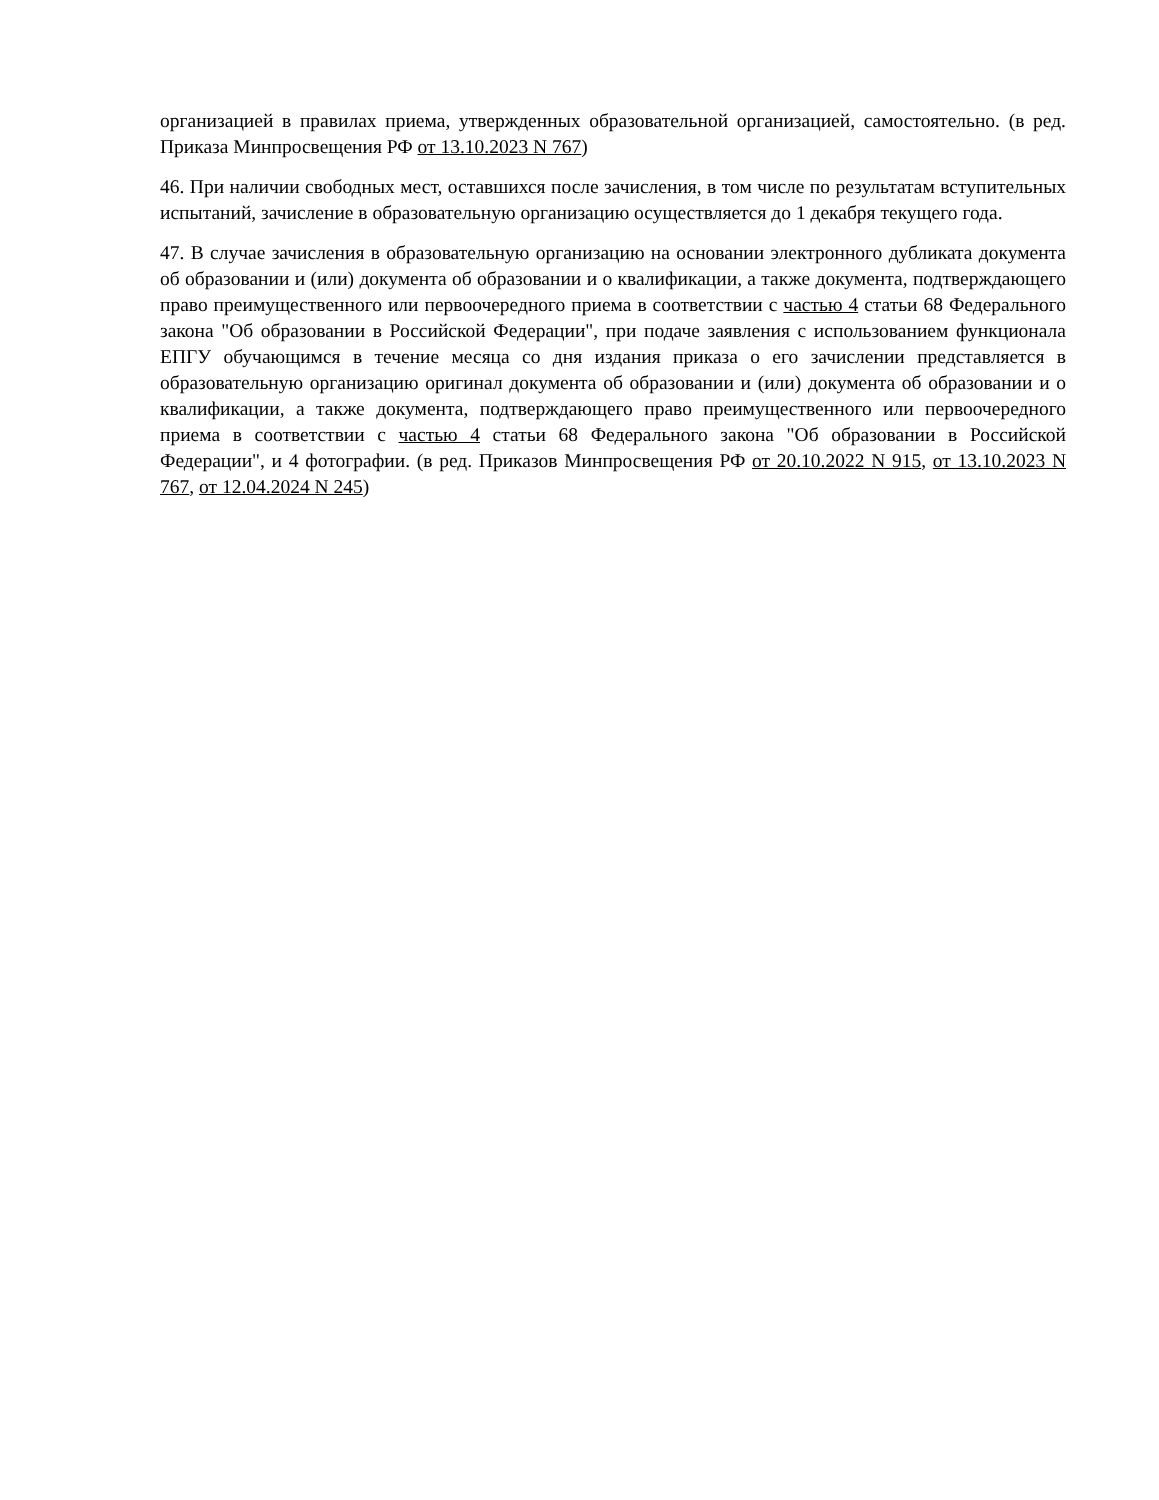организацией в правилах приема, утвержденных образовательной организацией, самостоятельно. (в ред. Приказа Минпросвещения РФ от 13.10.2023 N 767)
46. При наличии свободных мест, оставшихся после зачисления, в том числе по результатам вступительных испытаний, зачисление в образовательную организацию осуществляется до 1 декабря текущего года.
47. В случае зачисления в образовательную организацию на основании электронного дубликата документа об образовании и (или) документа об образовании и о квалификации, а также документа, подтверждающего право преимущественного или первоочередного приема в соответствии с частью 4 статьи 68 Федерального закона "Об образовании в Российской Федерации", при подаче заявления с использованием функционала ЕПГУ обучающимся в течение месяца со дня издания приказа о его зачислении представляется в образовательную организацию оригинал документа об образовании и (или) документа об образовании и о квалификации, а также документа, подтверждающего право преимущественного или первоочередного приема в соответствии с частью 4 статьи 68 Федерального закона "Об образовании в Российской Федерации", и 4 фотографии. (в ред. Приказов Минпросвещения РФ от 20.10.2022 N 915, от 13.10.2023 N 767, от 12.04.2024 N 245)